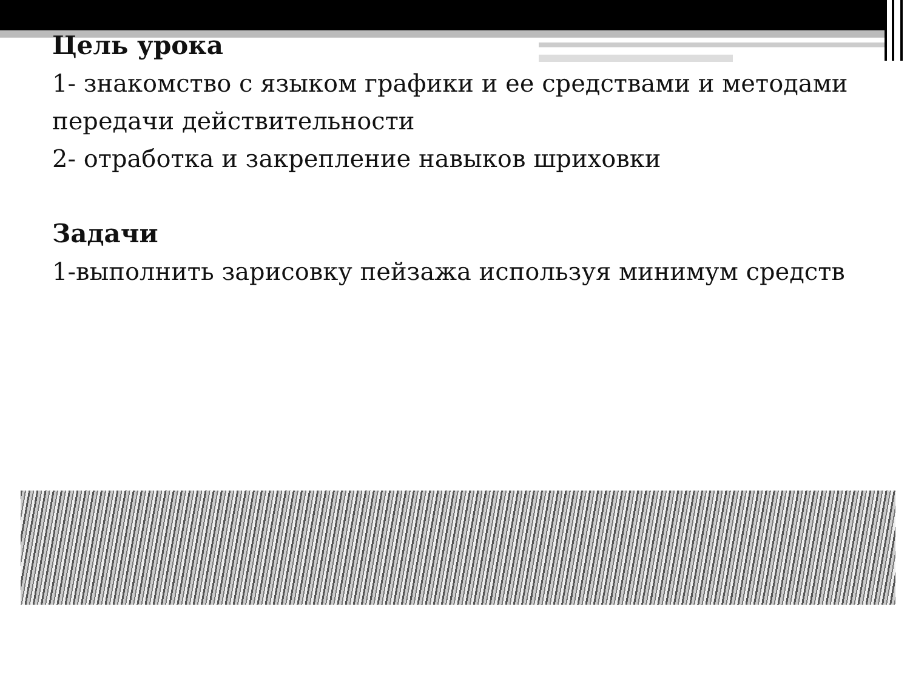Цель урока
1- знакомство с языком графики и ее средствами и методами передачи действительности
2- отработка и закрепление навыков шриховки
Задачи
1-выполнить зарисовку пейзажа используя минимум средств